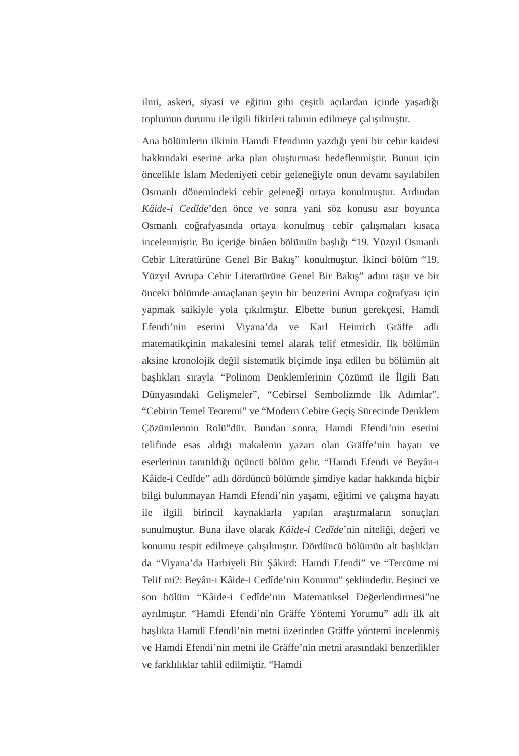ilmi, askeri, siyasi ve eğitim gibi çeşitli açılardan içinde yaşadığı toplumun durumu ile ilgili fikirleri tahmin edilmeye çalışılmıştır.
Ana bölümlerin ilkinin Hamdi Efendinin yazdığı yeni bir cebir kaidesi hakkındaki eserine arka plan oluşturması hedeflenmiştir. Bunun için öncelikle İslam Medeniyeti cebir geleneğiyle onun devamı sayılabilen Osmanlı dönemindeki cebir geleneği ortaya konulmuştur. Ardından Kâide-i Cedîde’den önce ve sonra yani söz konusu asır boyunca Osmanlı coğrafyasında ortaya konulmuş cebir çalışmaları kısaca incelenmiştir. Bu içeriğe binâen bölümün başlığı “19. Yüzyıl Osmanlı Cebir Literatürüne Genel Bir Bakış” konulmuştur. İkinci bölüm “19. Yüzyıl Avrupa Cebir Literatürüne Genel Bir Bakış” adını taşır ve bir önceki bölümde amaçlanan şeyin bir benzerini Avrupa coğrafyası için yapmak saikiyle yola çıkılmıştır. Elbette bunun gerekçesi, Hamdi Efendi’nin eserini Viyana’da ve Karl Heinrich Gräffe adlı matematikçinin makalesini temel alarak telif etmesidir. İlk bölümün aksine kronolojik değil sistematik biçimde inşa edilen bu bölümün alt başlıkları sırayla “Polinom Denklemlerinin Çözümü ile İlgili Batı Dünyasındaki Gelişmeler”, “Cebirsel Sembolizmde İlk Adımlar”, “Cebirin Temel Teoremi” ve “Modern Cebire Geçiş Sürecinde Denklem Çözümlerinin Rolü”dür. Bundan sonra, Hamdi Efendi’nin eserini telifinde esas aldığı makalenin yazarı olan Gräffe’nin hayatı ve eserlerinin tanıtıldığı üçüncü bölüm gelir. “Hamdi Efendi ve Beyân-ı Kâide-i Cedîde” adlı dördüncü bölümde şimdiye kadar hakkında hiçbir bilgi bulunmayan Hamdi Efendi’nin yaşamı, eğitimi ve çalışma hayatı ile ilgili birincil kaynaklarla yapılan araştırmaların sonuçları sunulmuştur. Buna ilave olarak Kâide-i Cedîde’nin niteliği, değeri ve konumu tespit edilmeye çalışılmıştır. Dördüncü bölümün alt başlıkları da “Viyana’da Harbiyeli Bir Şâkird: Hamdi Efendi” ve “Tercüme mi Telif mi?: Beyân-ı Kâide-i Cedîde’nin Konumu” şeklindedir. Beşinci ve son bölüm “Kâide-i Cedîde’nin Matematiksel Değerlendirmesi”ne ayrılmıştır. “Hamdi Efendi’nin Gräffe Yöntemi Yorumu” adlı ilk alt başlıkta Hamdi Efendi’nin metni üzerinden Gräffe yöntemi incelenmiş ve Hamdi Efendi’nin metni ile Gräffe’nin metni arasındaki benzerlikler ve farklılıklar tahlil edilmiştir. “Hamdi